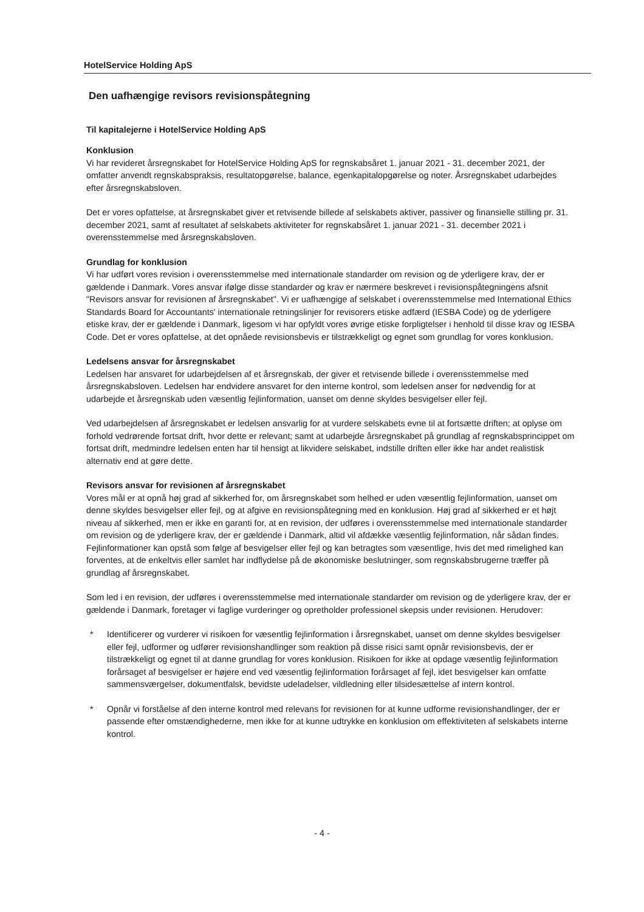HotelService Holding ApS
Den uafhængige revisors revisionspåtegning
Til kapitalejerne i HotelService Holding ApS
Konklusion
Vi har revideret årsregnskabet for HotelService Holding ApS for regnskabsåret 1. januar 2021 - 31. december 2021, der omfatter anvendt regnskabspraksis, resultatopgørelse, balance, egenkapitalopgørelse og noter. Årsregnskabet udarbejdes efter årsregnskabsloven.
Det er vores opfattelse, at årsregnskabet giver et retvisende billede af selskabets aktiver, passiver og finansielle stilling pr. 31. december 2021, samt af resultatet af selskabets aktiviteter for regnskabsåret 1. januar 2021 - 31. december 2021 i overensstemmelse med årsregnskabsloven.
Grundlag for konklusion
Vi har udført vores revision i overensstemmelse med internationale standarder om revision og de yderligere krav, der er gældende i Danmark. Vores ansvar ifølge disse standarder og krav er nærmere beskrevet i revisionspåtegningens afsnit "Revisors ansvar for revisionen af årsregnskabet". Vi er uafhængige af selskabet i overensstemmelse med International Ethics Standards Board for Accountants' internationale retningslinjer for revisorers etiske adfærd (IESBA Code) og de yderligere etiske krav, der er gældende i Danmark, ligesom vi har opfyldt vores øvrige etiske forpligtelser i henhold til disse krav og IESBA Code. Det er vores opfattelse, at det opnåede revisionsbevis er tilstrækkeligt og egnet som grundlag for vores konklusion.
Ledelsens ansvar for årsregnskabet
Ledelsen har ansvaret for udarbejdelsen af et årsregnskab, der giver et retvisende billede i overensstemmelse med årsregnskabsloven. Ledelsen har endvidere ansvaret for den interne kontrol, som ledelsen anser for nødvendig for at udarbejde et årsregnskab uden væsentlig fejlinformation, uanset om denne skyldes besvigelser eller fejl.
Ved udarbejdelsen af årsregnskabet er ledelsen ansvarlig for at vurdere selskabets evne til at fortsætte driften; at oplyse om forhold vedrørende fortsat drift, hvor dette er relevant; samt at udarbejde årsregnskabet på grundlag af regnskabsprincippet om fortsat drift, medmindre ledelsen enten har til hensigt at likvidere selskabet, indstille driften eller ikke har andet realistisk alternativ end at gøre dette.
Revisors ansvar for revisionen af årsregnskabet
Vores mål er at opnå høj grad af sikkerhed for, om årsregnskabet som helhed er uden væsentlig fejlinformation, uanset om denne skyldes besvigelser eller fejl, og at afgive en revisionspåtegning med en konklusion. Høj grad af sikkerhed er et højt niveau af sikkerhed, men er ikke en garanti for, at en revision, der udføres i overensstemmelse med internationale standarder om revision og de yderligere krav, der er gældende i Danmark, altid vil afdække væsentlig fejlinformation, når sådan findes. Fejlinformationer kan opstå som følge af besvigelser eller fejl og kan betragtes som væsentlige, hvis det med rimelighed kan forventes, at de enkeltvis eller samlet har indflydelse på de økonomiske beslutninger, som regnskabsbrugerne træffer på grundlag af årsregnskabet.
Som led i en revision, der udføres i overensstemmelse med internationale standarder om revision og de yderligere krav, der er gældende i Danmark, foretager vi faglige vurderinger og opretholder professionel skepsis under revisionen. Herudover:
* Identificerer og vurderer vi risikoen for væsentlig fejlinformation i årsregnskabet, uanset om denne skyldes besvigelser eller fejl, udformer og udfører revisionshandlinger som reaktion på disse risici samt opnår revisionsbevis, der er tilstrækkeligt og egnet til at danne grundlag for vores konklusion. Risikoen for ikke at opdage væsentlig fejlinformation forårsaget af besvigelser er højere end ved væsentlig fejlinformation forårsaget af fejl, idet besvigelser kan omfatte sammensværgelser, dokumentfalsk, bevidste udeladelser, vildledning eller tilsidesættelse af intern kontrol.
* Opnår vi forståelse af den interne kontrol med relevans for revisionen for at kunne udforme revisionshandlinger, der er passende efter omstændighederne, men ikke for at kunne udtrykke en konklusion om effektiviteten af selskabets interne kontrol.
- 4 -